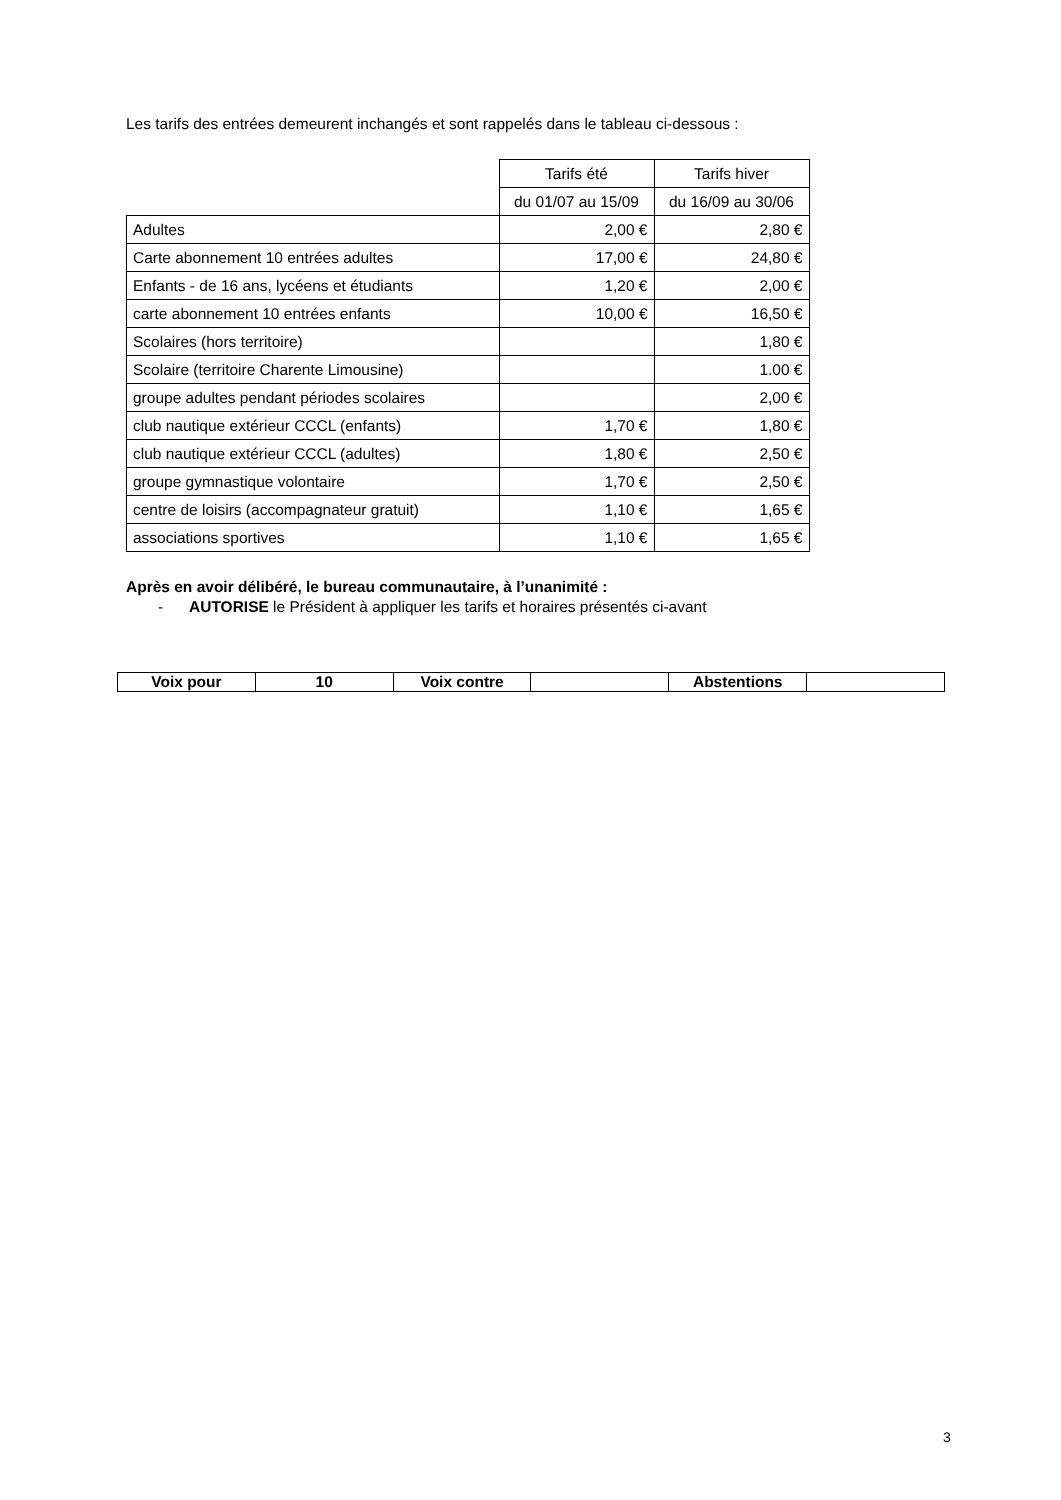Les tarifs des entrées demeurent inchangés et sont rappelés dans le tableau ci-dessous :
| | Tarifs été | Tarifs hiver |
| | du 01/07 au 15/09 | du 16/09 au 30/06 |
| Adultes | 2,00 € | 2,80 € |
| Carte abonnement 10 entrées adultes | 17,00 € | 24,80 € |
| Enfants - de 16 ans, lycéens et étudiants | 1,20 € | 2,00 € |
| carte abonnement 10 entrées enfants | 10,00 € | 16,50 € |
| Scolaires (hors territoire) | | 1,80 € |
| Scolaire (territoire Charente Limousine) | | 1.00 € |
| groupe adultes pendant périodes scolaires | | 2,00 € |
| club nautique extérieur CCCL (enfants) | 1,70 € | 1,80 € |
| club nautique extérieur CCCL (adultes) | 1,80 € | 2,50 € |
| groupe gymnastique volontaire | 1,70 € | 2,50 € |
| centre de loisirs (accompagnateur gratuit) | 1,10 € | 1,65 € |
| associations sportives | 1,10 € | 1,65 € |
Après en avoir délibéré, le bureau communautaire, à l’unanimité :
- AUTORISE le Président à appliquer les tarifs et horaires présentés ci-avant
| Voix pour | 10 | Voix contre | | Abstentions | |
3